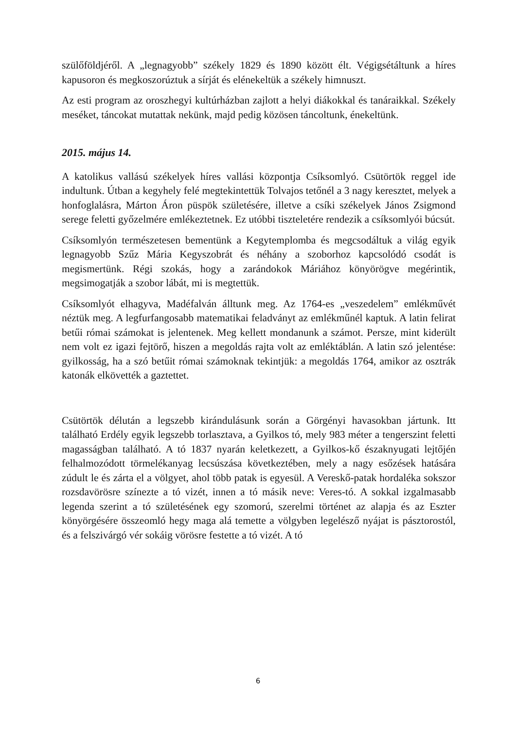szülőföldjéről. A „legnagyobb” székely 1829 és 1890 között élt. Végigsétáltunk a híres kapusoron és megkoszorúztuk a sírját és elénekeltük a székely himnuszt.
Az esti program az oroszhegyi kultúrházban zajlott a helyi diákokkal és tanáraikkal. Székely meséket, táncokat mutattak nekünk, majd pedig közösen táncoltunk, énekeltünk.
2015. május 14.
A katolikus vallású székelyek híres vallási központja Csíksomlyó. Csütörtök reggel ide indultunk. Útban a kegyhely felé megtekintettük Tolvajos tetőnél a 3 nagy keresztet, melyek a honfoglalásra, Márton Áron püspök születésére, illetve a csíki székelyek János Zsigmond serege feletti győzelmére emlékeztetnek. Ez utóbbi tiszteletére rendezik a csíksomlyói búcsút.
Csíksomlyón természetesen bementünk a Kegytemplomba és megcsodáltuk a világ egyik legnagyobb Szűz Mária Kegyszobrát és néhány a szoborhoz kapcsolódó csodát is megismertünk. Régi szokás, hogy a zarándokok Máriához könyörögve megérintik, megsimogatják a szobor lábát, mi is megtettük.
Csíksomlyót elhagyva, Madéfalván álltunk meg. Az 1764-es „veszedelem” emlékművét néztük meg. A legfurfangosabb matematikai feladványt az emlékműnél kaptuk. A latin felirat betűi római számokat is jelentenek. Meg kellett mondanunk a számot. Persze, mint kiderült nem volt ez igazi fejtörő, hiszen a megoldás rajta volt az emléktáblán. A latin szó jelentése: gyilkosság, ha a szó betűit római számoknak tekintjük: a megoldás 1764, amikor az osztrák katonák elkövették a gaztettet.
Csütörtök délután a legszebb kirándulásunk során a Görgényi havasokban jártunk. Itt található Erdély egyik legszebb torlasztava, a Gyilkos tó, mely 983 méter a tengerszint feletti magasságban található. A tó 1837 nyarán keletkezett, a Gyilkos-kő északnyugati lejtőjén felhalmozódott törmelékanyag lecsúszása következtében, mely a nagy esőzések hatására zúdult le és zárta el a völgyet, ahol több patak is egyesül. A Vereskő-patak hordaléka sokszor rozsdavörösre színezte a tó vizét, innen a tó másik neve: Veres-tó. A sokkal izgalmasabb legenda szerint a tó születésének egy szomorú, szerelmi történet az alapja és az Eszter könyörgésére összeomló hegy maga alá temette a völgyben legelésző nyájat is pásztorostól, és a felszivárgó vér sokáig vörösre festette a tó vizét. A tó
6